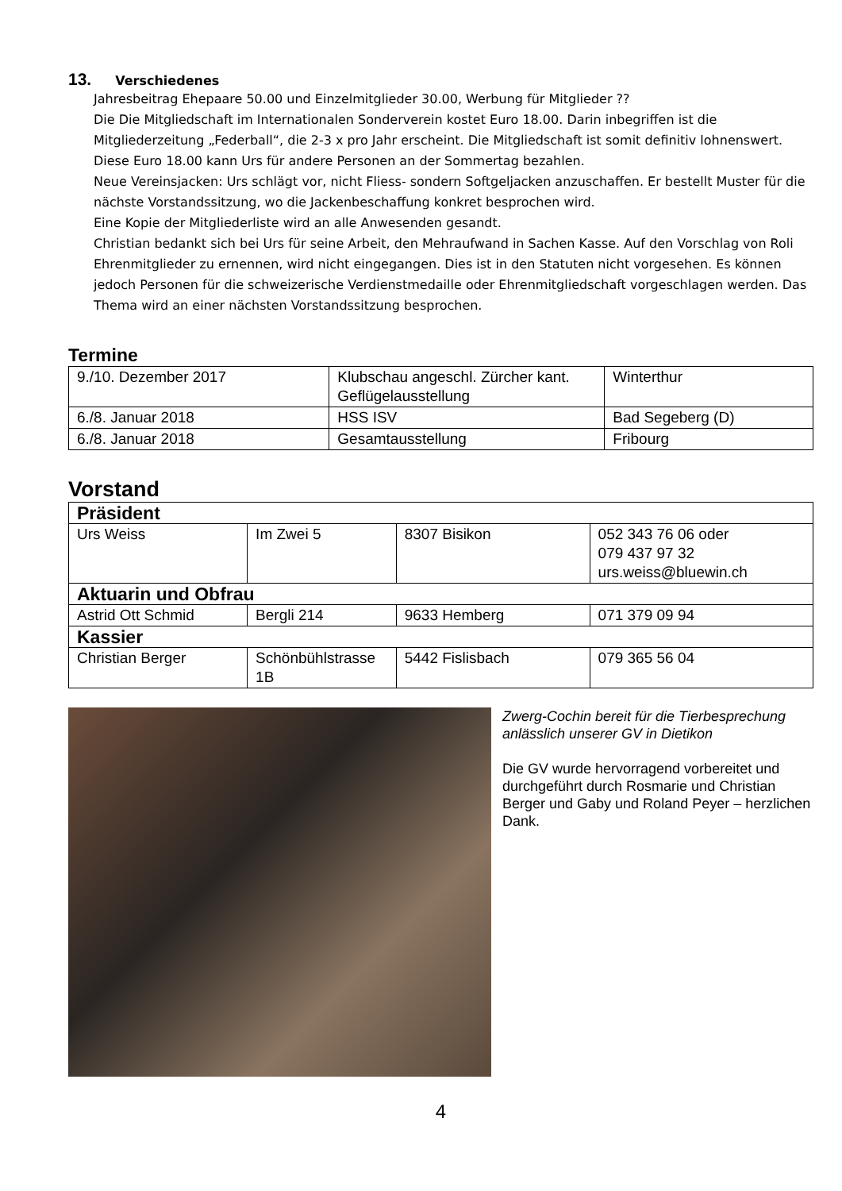13. Verschiedenes
Jahresbeitrag Ehepaare 50.00 und Einzelmitglieder 30.00, Werbung für Mitglieder ??
Die Die Mitgliedschaft im Internationalen Sonderverein kostet Euro 18.00. Darin inbegriffen ist die Mitgliederzeitung „Federball“, die 2-3 x pro Jahr erscheint. Die Mitgliedschaft ist somit definitiv lohnenswert. Diese Euro 18.00 kann Urs für andere Personen an der Sommertag bezahlen.
Neue Vereinsjacken: Urs schlägt vor, nicht Fliess- sondern Softgeljacken anzuschaffen. Er bestellt Muster für die nächste Vorstandssitzung, wo die Jackenbeschaffung konkret besprochen wird.
Eine Kopie der Mitgliederliste wird an alle Anwesenden gesandt.
Christian bedankt sich bei Urs für seine Arbeit, den Mehraufwand in Sachen Kasse. Auf den Vorschlag von Roli Ehrenmitglieder zu ernennen, wird nicht eingegangen. Dies ist in den Statuten nicht vorgesehen. Es können jedoch Personen für die schweizerische Verdienstmedaille oder Ehrenmitgliedschaft vorgeschlagen werden. Das Thema wird an einer nächsten Vorstandssitzung besprochen.
Termine
| 9./10. Dezember 2017 | Klubschau angeschl. Zürcher kant. Geflügelausstellung | Winterthur |
| 6./8. Januar 2018 | HSS ISV | Bad Segeberg (D) |
| 6./8. Januar 2018 | Gesamtausstellung | Fribourg |
Vorstand
| Präsident | | | |
| Urs Weiss | Im Zwei 5 | 8307 Bisikon | 052 343 76 06 oder 079 437 97 32 urs.weiss@bluewin.ch |
| Aktuarin und Obfrau | | | |
| Astrid Ott Schmid | Bergli 214 | 9633 Hemberg | 071 379 09 94 |
| Kassier | | | |
| Christian Berger | Schönbühlstrasse 1B | 5442 Fislisbach | 079 365 56 04 |
Zwerg-Cochin bereit für die Tierbesprechung anlässlich unserer GV in Dietikon
Die GV wurde hervorragend vorbereitet und durchgeführt durch Rosmarie und Christian Berger und Gaby und Roland Peyer – herzlichen Dank.
4